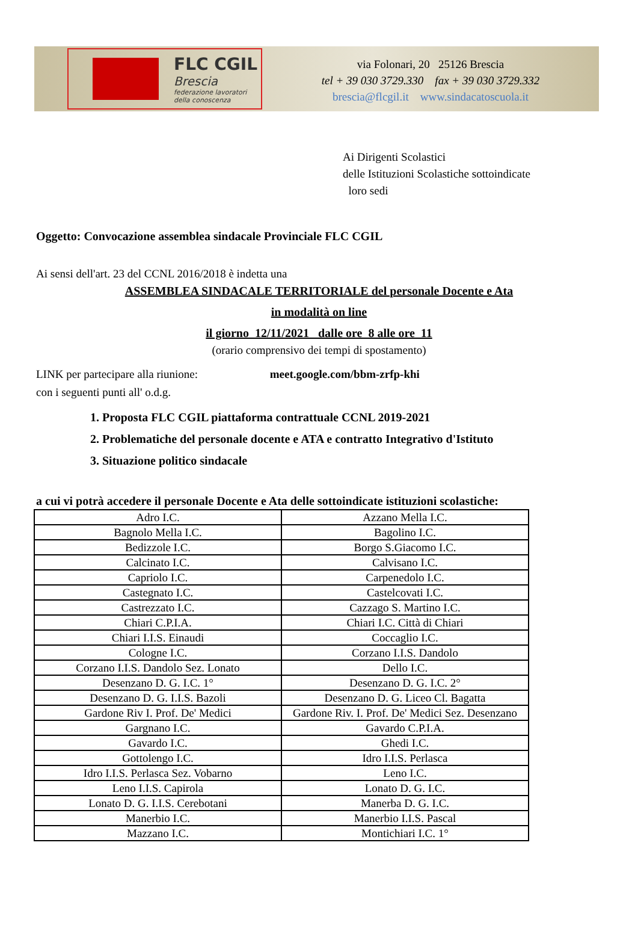FLC CGIL
Brescia
federazione lavoratori
della conoscenza
via Folonari, 20 25126 Brescia
tel + 39 030 3729.330 fax + 39 030 3729.332
brescia@flcgil.it www.sindacatoscuola.it
Ai Dirigenti Scolastici
delle Istituzioni Scolastiche sottoindicate
loro sedi
Oggetto: Convocazione assemblea sindacale Provinciale FLC CGIL
Ai sensi dell'art. 23 del CCNL 2016/2018 è indetta una
ASSEMBLEA SINDACALE TERRITORIALE del personale Docente e Ata
in modalità on line
il giorno 12/11/2021 dalle ore 8 alle ore 11
(orario comprensivo dei tempi di spostamento)
LINK per partecipare alla riunione: meet.google.com/bbm-zrfp-khi
con i seguenti punti all' o.d.g.
1. Proposta FLC CGIL piattaforma contrattuale CCNL 2019-2021
2. Problematiche del personale docente e ATA e contratto Integrativo d'Istituto
3. Situazione politico sindacale
a cui vi potrà accedere il personale Docente e Ata delle sottoindicate istituzioni scolastiche:
| Adro I.C. | Azzano Mella I.C. |
| Bagnolo Mella I.C. | Bagolino I.C. |
| Bedizzole I.C. | Borgo S.Giacomo I.C. |
| Calcinato I.C. | Calvisano I.C. |
| Capriolo I.C. | Carpenedolo I.C. |
| Castegnato I.C. | Castelcovati I.C. |
| Castrezzato I.C. | Cazzago S. Martino I.C. |
| Chiari C.P.I.A. | Chiari I.C. Città di Chiari |
| Chiari I.I.S. Einaudi | Coccaglio I.C. |
| Cologne I.C. | Corzano I.I.S. Dandolo |
| Corzano I.I.S. Dandolo Sez. Lonato | Dello I.C. |
| Desenzano D. G. I.C. 1° | Desenzano D. G. I.C. 2° |
| Desenzano D. G. I.I.S. Bazoli | Desenzano D. G. Liceo Cl. Bagatta |
| Gardone Riv I. Prof. De' Medici | Gardone Riv. I. Prof. De' Medici Sez. Desenzano |
| Gargnano I.C. | Gavardo C.P.I.A. |
| Gavardo I.C. | Ghedi I.C. |
| Gottolengo I.C. | Idro I.I.S. Perlasca |
| Idro I.I.S. Perlasca Sez. Vobarno | Leno I.C. |
| Leno I.I.S. Capirola | Lonato D. G. I.C. |
| Lonato D. G. I.I.S. Cerebotani | Manerba D. G. I.C. |
| Manerbio I.C. | Manerbio I.I.S. Pascal |
| Mazzano I.C. | Montichiari I.C. 1° |